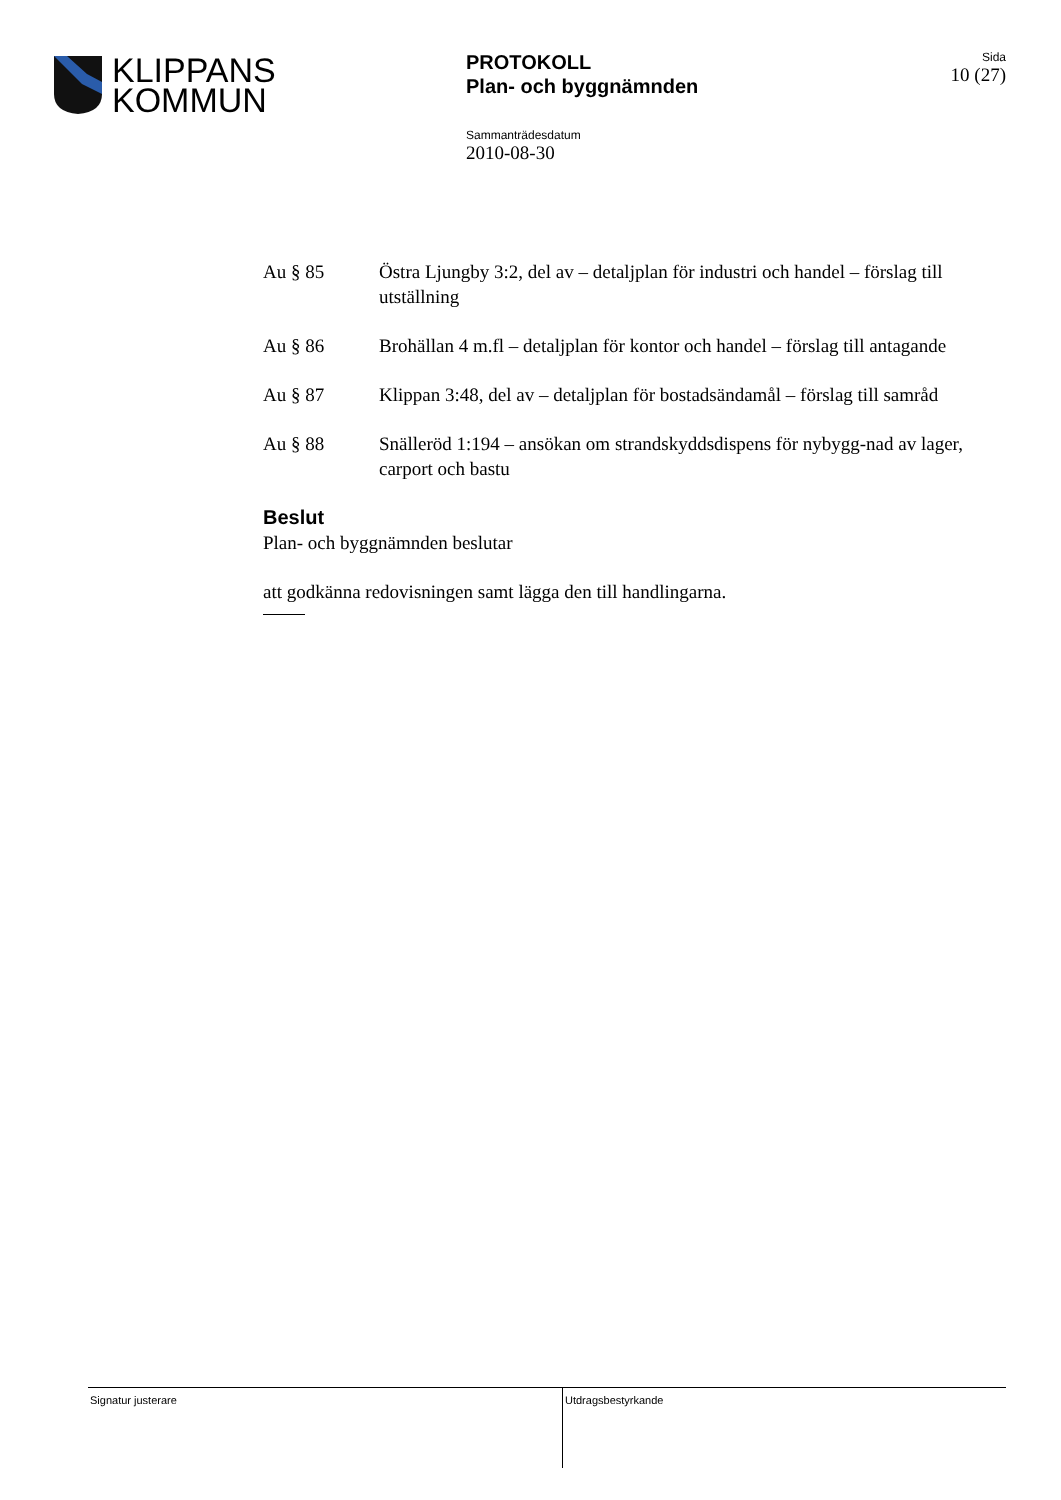KLIPPANS
KOMMUN
PROTOKOLL
Plan- och byggnämnden
Sammanträdesdatum
2010-08-30
Sida
10 (27)
Au § 85 Östra Ljungby 3:2, del av – detaljplan för industri och handel – förslag till utställning
Au § 86 Brohällan 4 m.fl – detaljplan för kontor och handel – förslag till antagande
Au § 87 Klippan 3:48, del av – detaljplan för bostadsändamål – förslag till samråd
Au § 88 Snälleröd 1:194 – ansökan om strandskyddsdispens för nybygg-nad av lager, carport och bastu
Beslut
Plan- och byggnämnden beslutar
att godkänna redovisningen samt lägga den till handlingarna.
Signatur justerare Utdragsbestyrkande